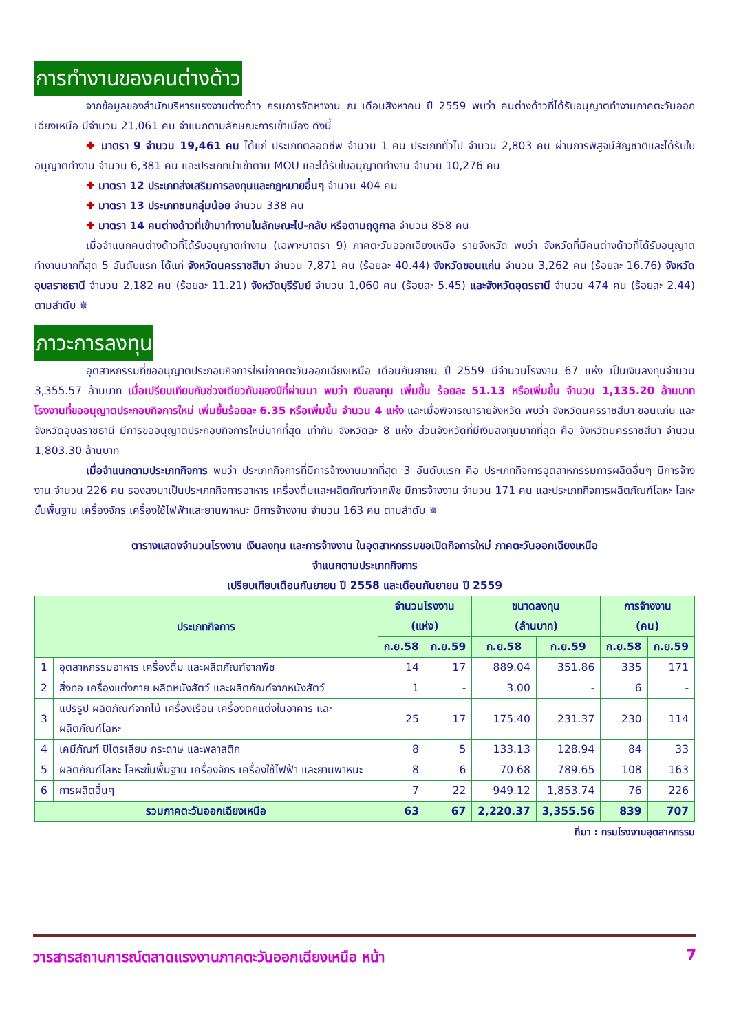การทำงานของคนต่างด้าว
จากข้อมูลของสำนักบริหารแรงงานต่างด้าว กรมการจัดหางาน ณ เดือนสิงหาคม ปี 2559 พบว่า คนต่างด้าวที่ได้รับอนุญาตทำงานภาคตะวันออกเฉียงเหนือ มีจำนวน 21,061 คน จำแนกตามลักษณะการเข้าเมือง ดังนี้
✚ มาตรา 9 จำนวน 19,461 คน ได้แก่ ประเภทตลอดชีพ จำนวน 1 คน ประเภททั่วไป จำนวน 2,803 คน ผ่านการพิสูจน์สัญชาติและได้รับใบอนุญาตทำงาน จำนวน 6,381 คน และประเภทนำเข้าตาม MOU และได้รับใบอนุญาตทำงาน จำนวน 10,276 คน
✚ มาตรา 12 ประเภทส่งเสริมการลงทุนและกฎหมายอื่นๆ จำนวน 404 คน
✚ มาตรา 13 ประเภทชนกลุ่มน้อย จำนวน 338 คน
✚ มาตรา 14 คนต่างด้าวที่เข้ามาทำงานในลักษณะไป-กลับ หรือตามฤดูกาล จำนวน 858 คน
เมื่อจำแนกคนต่างด้าวที่ได้รับอนุญาตทำงาน (เฉพาะมาตรา 9) ภาคตะวันออกเฉียงเหนือ รายจังหวัด พบว่า จังหวัดที่มีคนต่างด้าวที่ได้รับอนุญาตทำงานมากที่สุด 5 อันดับแรก ได้แก่ จังหวัดนครราชสีมา จำนวน 7,871 คน (ร้อยละ 40.44) จังหวัดขอนแก่น จำนวน 3,262 คน (ร้อยละ 16.76) จังหวัดอุบลราชธานี จำนวน 2,182 คน (ร้อยละ 11.21) จังหวัดบุรีรัมย์ จำนวน 1,060 คน (ร้อยละ 5.45) และจังหวัดอุดรธานี จำนวน 474 คน (ร้อยละ 2.44) ตามลำดับ ✵
ภาวะการลงทุน
อุตสาหกรรมที่ขออนุญาตประกอบกิจการใหม่ภาคตะวันออกเฉียงเหนือ เดือนกันยายน ปี 2559 มีจำนวนโรงงาน 67 แห่ง เป็นเงินลงทุนจำนวน 3,355.57 ล้านบาท เมื่อเปรียบเทียบกับช่วงเดียวกันของปีที่ผ่านมา พบว่า เงินลงทุน เพิ่มขึ้น ร้อยละ 51.13 หรือเพิ่มขึ้น จำนวน 1,135.20 ล้านบาท โรงงานที่ขออนุญาตประกอบกิจการใหม่ เพิ่มขึ้นร้อยละ 6.35 หรือเพิ่มขึ้น จำนวน 4 แห่ง และเมื่อพิจารณารายจังหวัด พบว่า จังหวัดนครราชสีมา ขอนแก่น และจังหวัดอุบลราชธานี มีการขออนุญาตประกอบกิจการใหม่มากที่สุด เท่ากัน จังหวัดละ 8 แห่ง ส่วนจังหวัดที่มีเงินลงทุนมากที่สุด คือ จังหวัดนครราชสีมา จำนวน 1,803.30 ล้านบาท
เมื่อจำแนกตามประเภทกิจการ พบว่า ประเภทกิจการที่มีการจ้างงานมากที่สุด 3 อันดับแรก คือ ประเภทกิจการอุตสาหกรรมการผลิตอื่นๆ มีการจ้างงาน จำนวน 226 คน รองลงมาเป็นประเภทกิจการอาหาร เครื่องดื่มและผลิตภัณฑ์จากพืช มีการจ้างงาน จำนวน 171 คน และประเภทกิจการผลิตภัณฑ์โลหะ โลหะขั้นพื้นฐาน เครื่องจักร เครื่องใช้ไฟฟ้าและยานพาหนะ มีการจ้างงาน จำนวน 163 คน ตามลำดับ ✵
ตารางแสดงจำนวนโรงงาน เงินลงทุน และการจ้างงาน ในอุตสาหกรรมขอเปิดกิจการใหม่ ภาคตะวันออกเฉียงเหนือ
จำแนกตามประเภทกิจการ
เปรียบเทียบเดือนกันยายน ปี 2558 และเดือนกันยายน ปี 2559
| ประเภทกิจการ | | จำนวนโรงงาน (แห่ง) | | ขนาดลงทุน (ล้านบาท) | | การจ้างงาน (คน) | |
| --- | --- | --- | --- | --- | --- | --- | --- |
| | | ก.ย.58 | ก.ย.59 | ก.ย.58 | ก.ย.59 | ก.ย.58 | ก.ย.59 |
| 1 | อุตสาหกรรมอาหาร เครื่องดื่ม และผลิตภัณฑ์จากพืช | 14 | 17 | 889.04 | 351.86 | 335 | 171 |
| 2 | สิ่งทอ เครื่องแต่งกาย ผลิตหนังสัตว์ และผลิตภัณฑ์จากหนังสัตว์ | 1 | - | 3.00 | - | 6 | - |
| 3 | แปรรูป ผลิตภัณฑ์จากไม้ เครื่องเรือน เครื่องตกแต่งในอาคาร และผลิตภัณฑ์โลหะ | 25 | 17 | 175.40 | 231.37 | 230 | 114 |
| 4 | เคมีภัณฑ์ ปิโตรเลียม กระดาษ และพลาสติก | 8 | 5 | 133.13 | 128.94 | 84 | 33 |
| 5 | ผลิตภัณฑ์โลหะ โลหะขั้นพื้นฐาน เครื่องจักร เครื่องใช้ไฟฟ้า และยานพาหนะ | 8 | 6 | 70.68 | 789.65 | 108 | 163 |
| 6 | การผลิตอื่นๆ | 7 | 22 | 949.12 | 1,853.74 | 76 | 226 |
| รวมภาคตะวันออกเฉียงเหนือ | | 63 | 67 | 2,220.37 | 3,355.56 | 839 | 707 |
ที่มา : กรมโรงงานอุตสาหกรรม
วารสารสถานการณ์ตลาดแรงงานภาคตะวันออกเฉียงเหนือ หน้า 7